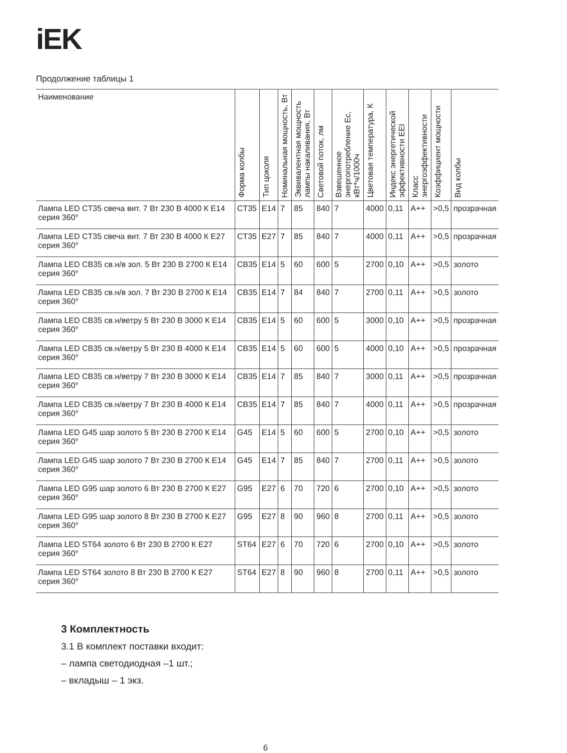iEK
Продолжение таблицы 1
| Наименование | Форма колбы | Тип цоколя | Номинальная мощность, Вт | Эквивалентная мощность лампы накаливания, Вт | Световой поток, лм | Взвешенное энергопотребление Ec, кВт*ч/1000ч | Цветовая температура, К | Индекс энергетической эффективности EEI | Класс энергоэффективности | Коэффициент мощности | Вид колбы |
| --- | --- | --- | --- | --- | --- | --- | --- | --- | --- | --- | --- |
| Лампа LED CT35 свеча вит. 7 Вт 230 В 4000 К E14 серия 360° | CT35 | E14 | 7 | 85 | 840 | 7 | 4000 | 0,11 | A++ | >0,5 | прозрачная |
| Лампа LED CT35 свеча вит. 7 Вт 230 В 4000 К E27 серия 360° | CT35 | E27 | 7 | 85 | 840 | 7 | 4000 | 0,11 | A++ | >0,5 | прозрачная |
| Лампа LED CB35 св.н/в зол. 5 Вт 230 В 2700 К E14 серия 360° | CB35 | E14 | 5 | 60 | 600 | 5 | 2700 | 0,10 | A++ | >0,5 | золото |
| Лампа LED CB35 св.н/в зол. 7 Вт 230 В 2700 К E14 серия 360° | CB35 | E14 | 7 | 84 | 840 | 7 | 2700 | 0,11 | A++ | >0,5 | золото |
| Лампа LED CB35 св.н/ветру 5 Вт 230 В 3000 К E14 серия 360° | CB35 | E14 | 5 | 60 | 600 | 5 | 3000 | 0,10 | A++ | >0,5 | прозрачная |
| Лампа LED CB35 св.н/ветру 5 Вт 230 В 4000 К E14 серия 360° | CB35 | E14 | 5 | 60 | 600 | 5 | 4000 | 0,10 | A++ | >0,5 | прозрачная |
| Лампа LED CB35 св.н/ветру 7 Вт 230 В 3000 К E14 серия 360° | CB35 | E14 | 7 | 85 | 840 | 7 | 3000 | 0,11 | A++ | >0,5 | прозрачная |
| Лампа LED CB35 св.н/ветру 7 Вт 230 В 4000 К E14 серия 360° | CB35 | E14 | 7 | 85 | 840 | 7 | 4000 | 0,11 | A++ | >0,5 | прозрачная |
| Лампа LED G45 шар золото 5 Вт 230 В 2700 К E14 серия 360° | G45 | E14 | 5 | 60 | 600 | 5 | 2700 | 0,10 | A++ | >0,5 | золото |
| Лампа LED G45 шар золото 7 Вт 230 В 2700 К E14 серия 360° | G45 | E14 | 7 | 85 | 840 | 7 | 2700 | 0,11 | A++ | >0,5 | золото |
| Лампа LED G95 шар золото 6 Вт 230 В 2700 К E27 серия 360° | G95 | E27 | 6 | 70 | 720 | 6 | 2700 | 0,10 | A++ | >0,5 | золото |
| Лампа LED G95 шар золото 8 Вт 230 В 2700 К E27 серия 360° | G95 | E27 | 8 | 90 | 960 | 8 | 2700 | 0,11 | A++ | >0,5 | золото |
| Лампа LED ST64 золото 6 Вт 230 В 2700 К E27 серия 360° | ST64 | E27 | 6 | 70 | 720 | 6 | 2700 | 0,10 | A++ | >0,5 | золото |
| Лампа LED ST64 золото 8 Вт 230 В 2700 К E27 серия 360° | ST64 | E27 | 8 | 90 | 960 | 8 | 2700 | 0,11 | A++ | >0,5 | золото |
3 Комплектность
3.1 В комплект поставки входит:
– лампа светодиодная –1 шт.;
– вкладыш – 1 экз.
6